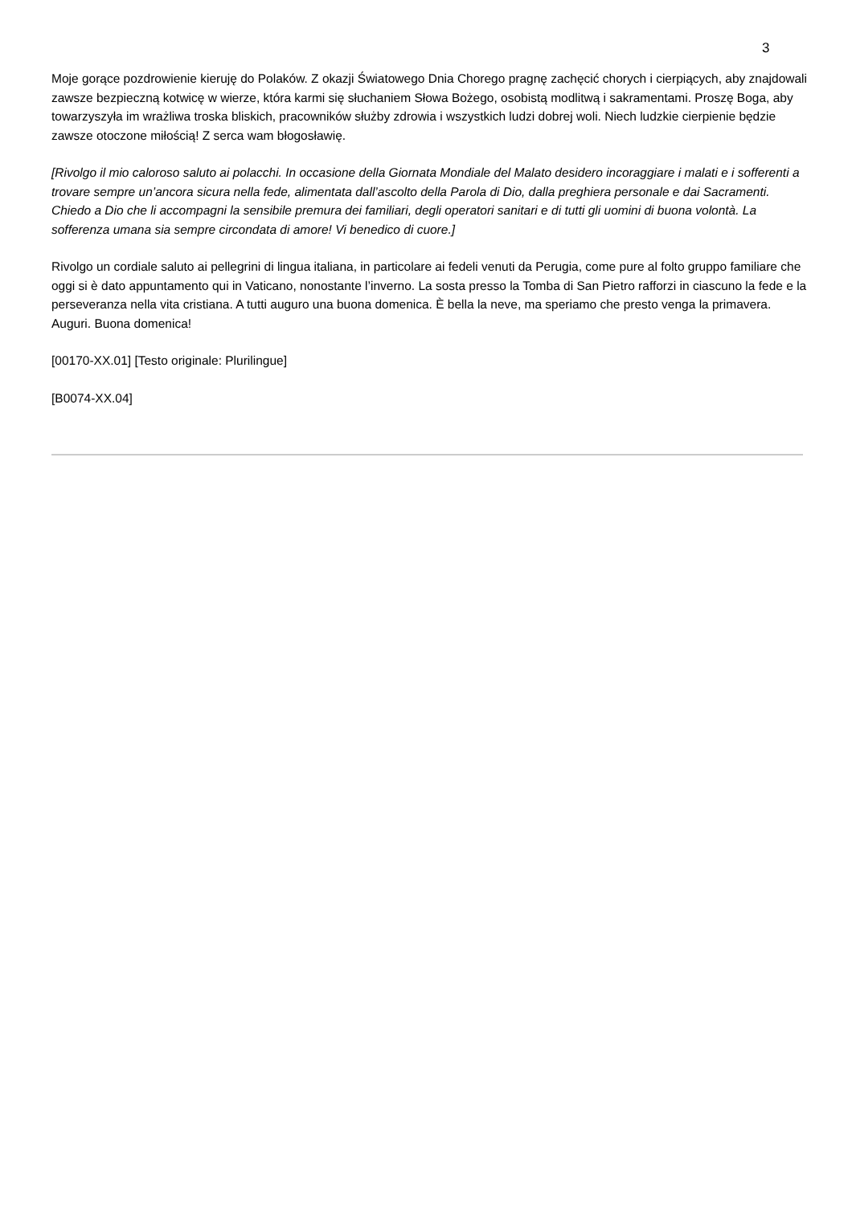3
Moje gorące pozdrowienie kieruję do Polaków. Z okazji Światowego Dnia Chorego pragnę zachęcić chorych i cierpiących, aby znajdowali zawsze bezpieczną kotwicę w wierze, która karmi się słuchaniem Słowa Bożego, osobistą modlitwą i sakramentami. Proszę Boga, aby towarzyszyła im wrażliwa troska bliskich, pracowników służby zdrowia i wszystkich ludzi dobrej woli. Niech ludzkie cierpienie będzie zawsze otoczone miłością! Z serca wam błogosławię.
[Rivolgo il mio caloroso saluto ai polacchi. In occasione della Giornata Mondiale del Malato desidero incoraggiare i malati e i sofferenti a trovare sempre un’ancora sicura nella fede, alimentata dall’ascolto della Parola di Dio, dalla preghiera personale e dai Sacramenti. Chiedo a Dio che li accompagni la sensibile premura dei familiari, degli operatori sanitari e di tutti gli uomini di buona volontà. La sofferenza umana sia sempre circondata di amore! Vi benedico di cuore.]
Rivolgo un cordiale saluto ai pellegrini di lingua italiana, in particolare ai fedeli venuti da Perugia, come pure al folto gruppo familiare che oggi si è dato appuntamento qui in Vaticano, nonostante l’inverno. La sosta presso la Tomba di San Pietro rafforzi in ciascuno la fede e la perseveranza nella vita cristiana. A tutti auguro una buona domenica. È bella la neve, ma speriamo che presto venga la primavera. Auguri. Buona domenica!
[00170-XX.01] [Testo originale: Plurilingue]
[B0074-XX.04]